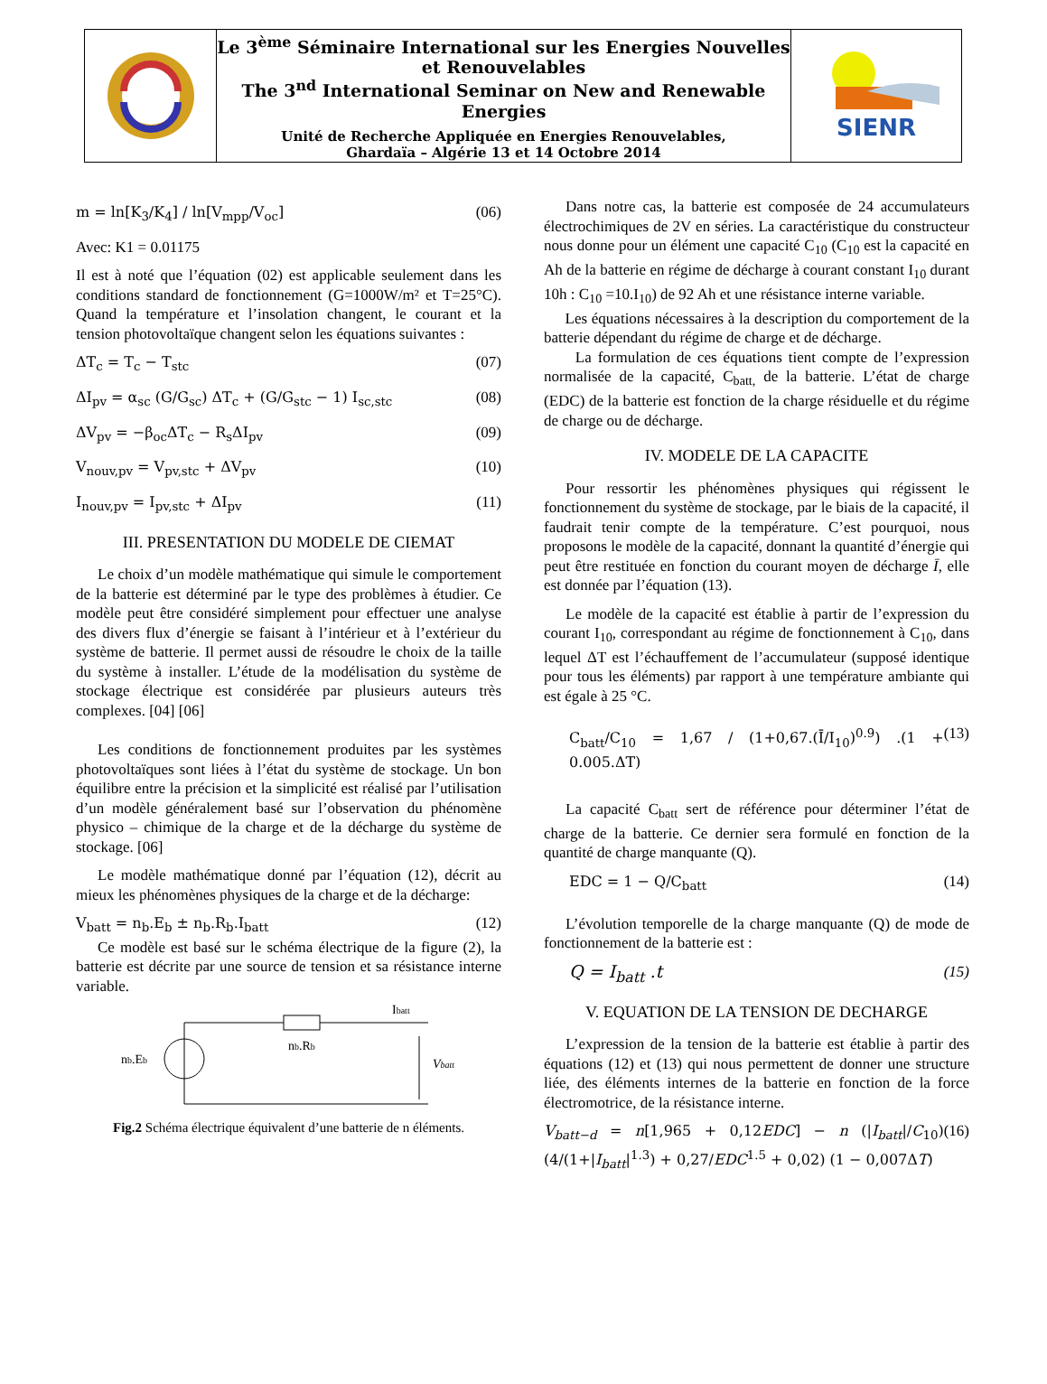Le 3<sup>ème</sup> Séminaire International sur les Energies Nouvelles et Renouvelables
The 3<sup>nd</sup> International Seminar on New and Renewable Energies
Unité de Recherche Appliquée en Energies Renouvelables,
Ghardaïa – Algérie 13 et 14 Octobre 2014
SIENR
m = ln[K<sub>3</sub>/K<sub>4</sub>] / ln[V<sub>mpp</sub>/V<sub>oc</sub>] (06)
Avec: K1 = 0.01175
Il est à noté que l’équation (02) est applicable seulement dans les conditions standard de fonctionnement (G=1000W/m² et T=25°C). Quand la température et l’insolation changent, le courant et la tension photovoltaïque changent selon les équations suivantes :
ΔT<sub>c</sub> = T<sub>c</sub> − T<sub>stc</sub> (07)
ΔI<sub>pv</sub> = α<sub>sc</sub> (G/G<sub>sc</sub>) ΔT<sub>c</sub> + (G/G<sub>stc</sub> − 1) I<sub>sc,stc</sub> (08)
ΔV<sub>pv</sub> = −β<sub>oc</sub>ΔT<sub>c</sub> − R<sub>s</sub>ΔI<sub>pv</sub> (09)
V<sub>nouv,pv</sub> = V<sub>pv,stc</sub> + ΔV<sub>pv</sub> (10)
I<sub>nouv,pv</sub> = I<sub>pv,stc</sub> + ΔI<sub>pv</sub> (11)
III. PRESENTATION DU MODELE DE CIEMAT
Le choix d’un modèle mathématique qui simule le comportement de la batterie est déterminé par le type des problèmes à étudier. Ce modèle peut être considéré simplement pour effectuer une analyse des divers flux d’énergie se faisant à l’intérieur et à l’extérieur du système de batterie. Il permet aussi de résoudre le choix de la taille du système à installer. L’étude de la modélisation du système de stockage électrique est considérée par plusieurs auteurs très complexes. [04] [06]
Les conditions de fonctionnement produites par les systèmes photovoltaïques sont liées à l’état du système de stockage. Un bon équilibre entre la précision et la simplicité est réalisé par l’utilisation d’un modèle généralement basé sur l’observation du phénomène physico – chimique de la charge et de la décharge du système de stockage. [06]
Le modèle mathématique donné par l’équation (12), décrit au mieux les phénomènes physiques de la charge et de la décharge:
V<sub>batt</sub> = n<sub>b</sub>.E<sub>b</sub> ± n<sub>b</sub>.R<sub>b</sub>.I<sub>batt</sub> (12)
Ce modèle est basé sur le schéma électrique de la figure (2), la batterie est décrite par une source de tension et sa résistance interne variable.
nb.Eb
nb.Rb
Ibatt
Vbatt
Fig.2 Schéma électrique équivalent d’une batterie de n éléments.
Dans notre cas, la batterie est composée de 24 accumulateurs électrochimiques de 2V en séries. La caractéristique du constructeur nous donne pour un élément une capacité C<sub>10</sub> (C<sub>10</sub> est la capacité en Ah de la batterie en régime de décharge à courant constant I<sub>10</sub> durant 10h : C<sub>10</sub> =10.I<sub>10</sub>) de 92 Ah et une résistance interne variable.
Les équations nécessaires à la description du comportement de la batterie dépendant du régime de charge et de décharge.
La formulation de ces équations tient compte de l’expression normalisée de la capacité, C<sub>batt,</sub> de la batterie. L’état de charge (EDC) de la batterie est fonction de la charge résiduelle et du régime de charge ou de décharge.
IV. MODELE DE LA CAPACITE
Pour ressortir les phénomènes physiques qui régissent le fonctionnement du système de stockage, par le biais de la capacité, il faudrait tenir compte de la température. C’est pourquoi, nous proposons le modèle de la capacité, donnant la quantité d’énergie qui peut être restituée en fonction du courant moyen de décharge Ī, elle est donnée par l’équation (13).
Le modèle de la capacité est établie à partir de l’expression du courant I<sub>10</sub>, correspondant au régime de fonctionnement à C<sub>10</sub>, dans lequel ΔT est l’échauffement de l’accumulateur (supposé identique pour tous les éléments) par rapport à une température ambiante qui est égale à 25 °C.
C<sub>batt</sub>/C<sub>10</sub> = 1,67 / (1+0,67.(Ī/I<sub>10</sub>)<sup>0.9</sup>) .(1 + 0.005.ΔT) (13)
La capacité C<sub>batt</sub> sert de référence pour déterminer l’état de charge de la batterie. Ce dernier sera formulé en fonction de la quantité de charge manquante (Q).
EDC = 1 − Q/C<sub>batt</sub> (14)
L’évolution temporelle de la charge manquante (Q) de mode de fonctionnement de la batterie est :
Q = I<sub>batt</sub> .t (15)
V. EQUATION DE LA TENSION DE DECHARGE
L’expression de la tension de la batterie est établie à partir des équations (12) et (13) qui nous permettent de donner une structure liée, des éléments internes de la batterie en fonction de la force électromotrice, de la résistance interne.
V<sub>batt−d</sub> = n[1,965 + 0,12EDC] − n (|I<sub>batt</sub>|/C<sub>10</sub>)(4/(1+|I<sub>batt</sub>|<sup>1.3</sup>) + 0,27/EDC<sup>1.5</sup> + 0,02) (1 − 0,007ΔT) (16)